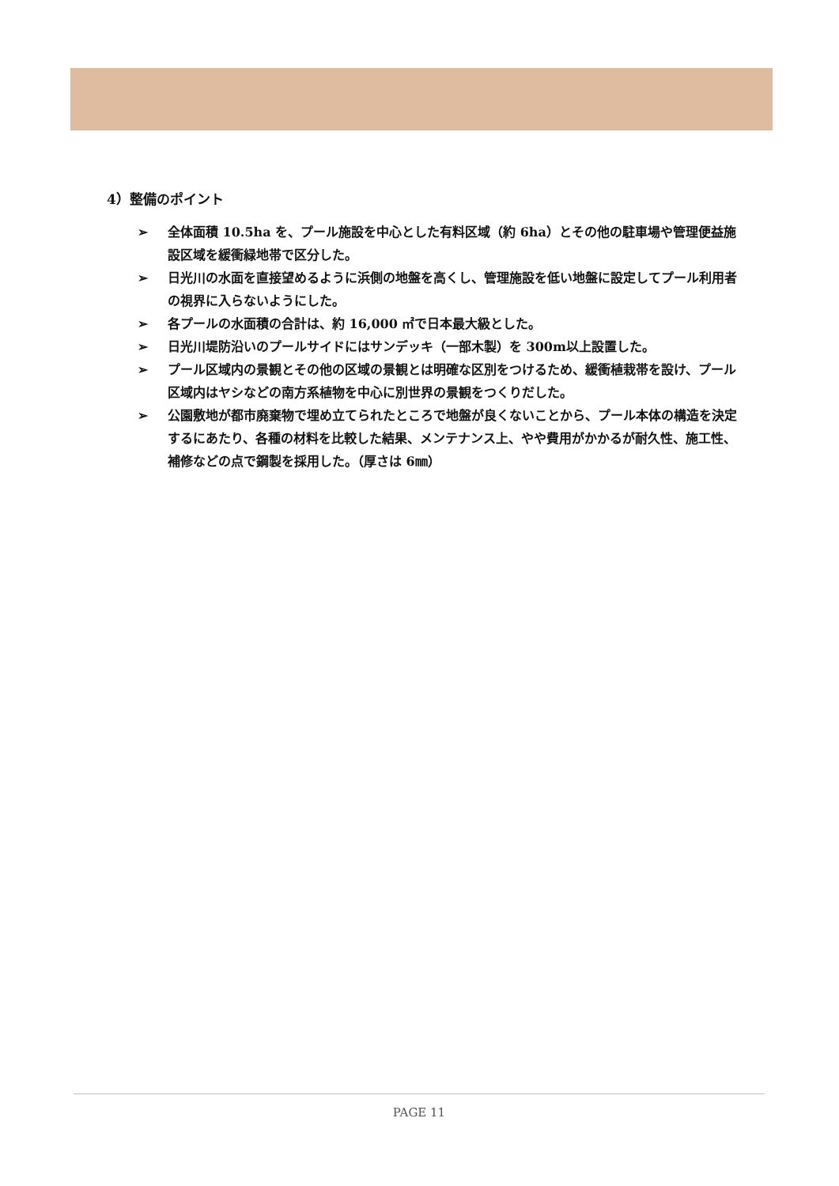4）整備のポイント
➢ 全体面積 10.5ha を、プール施設を中心とした有料区域（約 6ha）とその他の駐車場や管理便益施設区域を緩衝緑地帯で区分した。
➢ 日光川の水面を直接望めるように浜側の地盤を高くし、管理施設を低い地盤に設定してプール利用者の視界に入らないようにした。
➢ 各プールの水面積の合計は、約 16,000 ㎡で日本最大級とした。
➢ 日光川堤防沿いのプールサイドにはサンデッキ（一部木製）を 300m以上設置した。
➢ プール区域内の景観とその他の区域の景観とは明確な区別をつけるため、緩衝植栽帯を設け、プール区域内はヤシなどの南方系植物を中心に別世界の景観をつくりだした。
➢ 公園敷地が都市廃棄物で埋め立てられたところで地盤が良くないことから、プール本体の構造を決定するにあたり、各種の材料を比較した結果、メンテナンス上、やや費用がかかるが耐久性、施工性、補修などの点で鋼製を採用した。（厚さは 6㎜）
PAGE 11